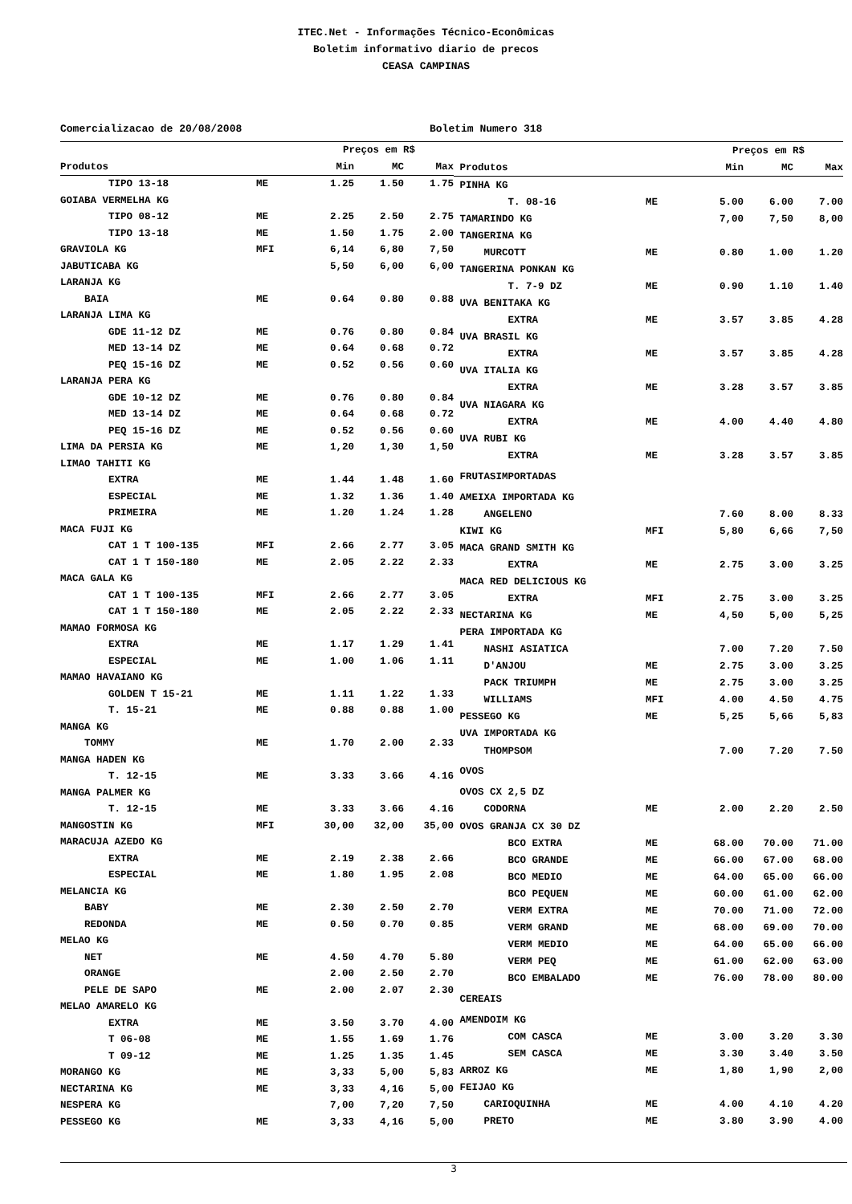ITEC.Net - Informações Técnico-Econômicas
Boletim informativo diario de precos
CEASA CAMPINAS
Comercializacao de 20/08/2008 Boletim Numero 318
| | | Preços em R$ | | |
| --- | --- | --- | --- | --- |
| Produtos | | Min | MC | Max |
| TIPO 13-18 | ME | 1.25 | 1.50 | 1.75 |
| GOIABA VERMELHA KG | | | | |
| TIPO 08-12 | ME | 2.25 | 2.50 | 2.75 |
| TIPO 13-18 | ME | 1.50 | 1.75 | 2.00 |
| GRAVIOLA KG | MFI | 6,14 | 6,80 | 7,50 |
| JABUTICABA KG | | 5,50 | 6,00 | 6,00 |
| LARANJA KG | | | | |
| BAIA | ME | 0.64 | 0.80 | 0.88 |
| LARANJA LIMA KG | | | | |
| GDE 11-12 DZ | ME | 0.76 | 0.80 | 0.84 |
| MED 13-14 DZ | ME | 0.64 | 0.68 | 0.72 |
| PEQ 15-16 DZ | ME | 0.52 | 0.56 | 0.60 |
| LARANJA PERA KG | | | | |
| GDE 10-12 DZ | ME | 0.76 | 0.80 | 0.84 |
| MED 13-14 DZ | ME | 0.64 | 0.68 | 0.72 |
| PEQ 15-16 DZ | ME | 0.52 | 0.56 | 0.60 |
| LIMA DA PERSIA KG | ME | 1,20 | 1,30 | 1,50 |
| LIMAO TAHITI KG | | | | |
| EXTRA | ME | 1.44 | 1.48 | 1.60 |
| ESPECIAL | ME | 1.32 | 1.36 | 1.40 |
| PRIMEIRA | ME | 1.20 | 1.24 | 1.28 |
| MACA FUJI KG | | | | |
| CAT 1 T 100-135 | MFI | 2.66 | 2.77 | 3.05 |
| CAT 1 T 150-180 | ME | 2.05 | 2.22 | 2.33 |
| MACA GALA KG | | | | |
| CAT 1 T 100-135 | MFI | 2.66 | 2.77 | 3.05 |
| CAT 1 T 150-180 | ME | 2.05 | 2.22 | 2.33 |
| MAMAO FORMOSA KG | | | | |
| EXTRA | ME | 1.17 | 1.29 | 1.41 |
| ESPECIAL | ME | 1.00 | 1.06 | 1.11 |
| MAMAO HAVAIANO KG | | | | |
| GOLDEN T 15-21 | ME | 1.11 | 1.22 | 1.33 |
| T. 15-21 | ME | 0.88 | 0.88 | 1.00 |
| MANGA KG | | | | |
| TOMMY | ME | 1.70 | 2.00 | 2.33 |
| MANGA HADEN KG | | | | |
| T. 12-15 | ME | 3.33 | 3.66 | 4.16 |
| MANGA PALMER KG | | | | |
| T. 12-15 | ME | 3.33 | 3.66 | 4.16 |
| MANGOSTIN KG | MFI | 30,00 | 32,00 | 35,00 |
| MARACUJA AZEDO KG | | | | |
| EXTRA | ME | 2.19 | 2.38 | 2.66 |
| ESPECIAL | ME | 1.80 | 1.95 | 2.08 |
| MELANCIA KG | | | | |
| BABY | ME | 2.30 | 2.50 | 2.70 |
| REDONDA | ME | 0.50 | 0.70 | 0.85 |
| MELAO KG | | | | |
| NET | ME | 4.50 | 4.70 | 5.80 |
| ORANGE | | 2.00 | 2.50 | 2.70 |
| PELE DE SAPO | ME | 2.00 | 2.07 | 2.30 |
| MELAO AMARELO KG | | | | |
| EXTRA | ME | 3.50 | 3.70 | 4.00 |
| T 06-08 | ME | 1.55 | 1.69 | 1.76 |
| T 09-12 | ME | 1.25 | 1.35 | 1.45 |
| MORANGO KG | ME | 3,33 | 5,00 | 5,83 |
| NECTARINA KG | ME | 3,33 | 4,16 | 5,00 |
| NESPERA KG | | 7,00 | 7,20 | 7,50 |
| PESSEGO KG | ME | 3,33 | 4,16 | 5,00 |
| | | Preços em R$ | | |
| --- | --- | --- | --- | --- |
| Produtos | | Min | MC | Max |
| PINHA KG | | | | |
| T. 08-16 | ME | 5.00 | 6.00 | 7.00 |
| TAMARINDO KG | | 7,00 | 7,50 | 8,00 |
| TANGERINA KG | | | | |
| MURCOTT | ME | 0.80 | 1.00 | 1.20 |
| TANGERINA PONKAN KG | | | | |
| T. 7-9 DZ | ME | 0.90 | 1.10 | 1.40 |
| UVA BENITAKA KG | | | | |
| EXTRA | ME | 3.57 | 3.85 | 4.28 |
| UVA BRASIL KG | | | | |
| EXTRA | ME | 3.57 | 3.85 | 4.28 |
| UVA ITALIA KG | | | | |
| EXTRA | ME | 3.28 | 3.57 | 3.85 |
| UVA NIAGARA KG | | | | |
| EXTRA | ME | 4.00 | 4.40 | 4.80 |
| UVA RUBI KG | | | | |
| EXTRA | ME | 3.28 | 3.57 | 3.85 |
| FRUTASIMPORTADAS | | | | |
| AMEIXA IMPORTADA KG | | | | |
| ANGELENO | | 7.60 | 8.00 | 8.33 |
| KIWI KG | MFI | 5,80 | 6,66 | 7,50 |
| MACA GRAND SMITH KG | | | | |
| EXTRA | ME | 2.75 | 3.00 | 3.25 |
| MACA RED DELICIOUS KG | | | | |
| EXTRA | MFI | 2.75 | 3.00 | 3.25 |
| NECTARINA KG | ME | 4,50 | 5,00 | 5,25 |
| PERA IMPORTADA KG | | | | |
| NASHI ASIATICA | | 7.00 | 7.20 | 7.50 |
| D'ANJOU | ME | 2.75 | 3.00 | 3.25 |
| PACK TRIUMPH | ME | 2.75 | 3.00 | 3.25 |
| WILLIAMS | MFI | 4.00 | 4.50 | 4.75 |
| PESSEGO KG | ME | 5,25 | 5,66 | 5,83 |
| UVA IMPORTADA KG | | | | |
| THOMPSOM | | 7.00 | 7.20 | 7.50 |
| OVOS | | | | |
| OVOS CX 2,5 DZ | | | | |
| CODORNA | ME | 2.00 | 2.20 | 2.50 |
| OVOS GRANJA CX 30 DZ | | | | |
| BCO EXTRA | ME | 68.00 | 70.00 | 71.00 |
| BCO GRANDE | ME | 66.00 | 67.00 | 68.00 |
| BCO MEDIO | ME | 64.00 | 65.00 | 66.00 |
| BCO PEQUEN | ME | 60.00 | 61.00 | 62.00 |
| VERM EXTRA | ME | 70.00 | 71.00 | 72.00 |
| VERM GRAND | ME | 68.00 | 69.00 | 70.00 |
| VERM MEDIO | ME | 64.00 | 65.00 | 66.00 |
| VERM PEQ | ME | 61.00 | 62.00 | 63.00 |
| BCO EMBALADO | ME | 76.00 | 78.00 | 80.00 |
| CEREAIS | | | | |
| AMENDOIM KG | | | | |
| COM CASCA | ME | 3.00 | 3.20 | 3.30 |
| SEM CASCA | ME | 3.30 | 3.40 | 3.50 |
| ARROZ KG | ME | 1,80 | 1,90 | 2,00 |
| FEIJAO KG | | | | |
| CARIOQUINHA | ME | 4.00 | 4.10 | 4.20 |
| PRETO | ME | 3.80 | 3.90 | 4.00 |
3